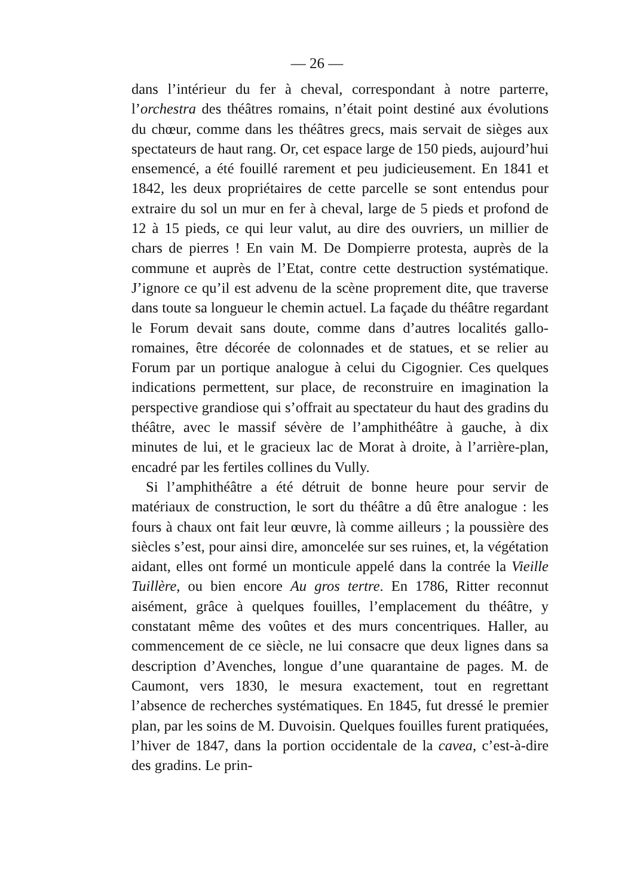— 26 —
dans l’intérieur du fer à cheval, correspondant à notre parterre, l’orchestra des théâtres romains, n’était point destiné aux évolutions du chœur, comme dans les théâtres grecs, mais servait de sièges aux spectateurs de haut rang. Or, cet espace large de 150 pieds, aujourd’hui ensemencé, a été fouillé rarement et peu judicieusement. En 1841 et 1842, les deux propriétaires de cette parcelle se sont entendus pour extraire du sol un mur en fer à cheval, large de 5 pieds et profond de 12 à 15 pieds, ce qui leur valut, au dire des ouvriers, un millier de chars de pierres ! En vain M. De Dompierre protesta, auprès de la commune et auprès de l’Etat, contre cette destruction systématique. J’ignore ce qu’il est advenu de la scène proprement dite, que traverse dans toute sa longueur le chemin actuel. La façade du théâtre regardant le Forum devait sans doute, comme dans d’autres localités gallo-romaines, être décorée de colonnades et de statues, et se relier au Forum par un portique analogue à celui du Cigognier. Ces quelques indications permettent, sur place, de reconstruire en imagination la perspective grandiose qui s’offrait au spectateur du haut des gradins du théâtre, avec le massif sévère de l’amphithéâtre à gauche, à dix minutes de lui, et le gracieux lac de Morat à droite, à l’arrière-plan, encadré par les fertiles collines du Vully.
Si l’amphithéâtre a été détruit de bonne heure pour servir de matériaux de construction, le sort du théâtre a dû être analogue : les fours à chaux ont fait leur œuvre, là comme ailleurs ; la poussière des siècles s’est, pour ainsi dire, amoncelée sur ses ruines, et, la végétation aidant, elles ont formé un monticule appelé dans la contrée la Vieille Tuillère, ou bien encore Au gros tertre. En 1786, Ritter reconnut aisément, grâce à quelques fouilles, l’emplacement du théâtre, y constatant même des voûtes et des murs concentriques. Haller, au commencement de ce siècle, ne lui consacre que deux lignes dans sa description d’Avenches, longue d’une quarantaine de pages. M. de Caumont, vers 1830, le mesura exactement, tout en regrettant l’absence de recherches systématiques. En 1845, fut dressé le premier plan, par les soins de M. Duvoisin. Quelques fouilles furent pratiquées, l’hiver de 1847, dans la portion occidentale de la cavea, c’est-à-dire des gradins. Le prin-